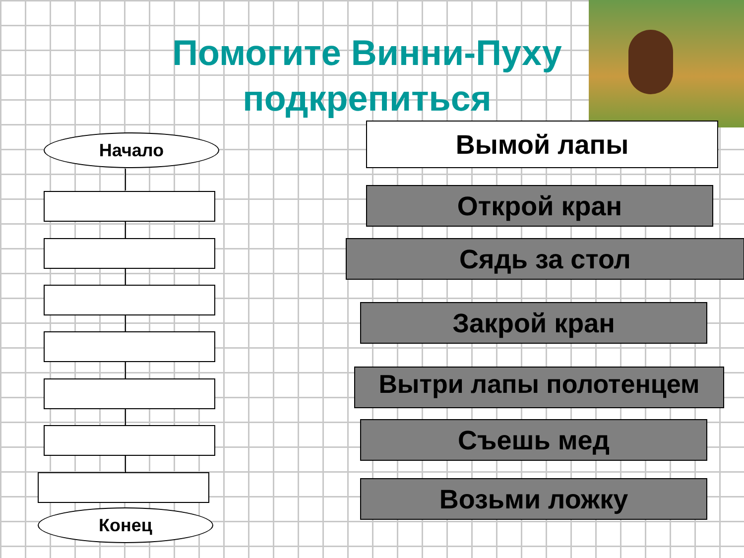Помогите Винни-Пуху подкрепиться
Начало
Конец
Вымой лапы
Открой кран
Сядь за стол
Закрой кран
Вытри лапы полотенцем
Съешь мед
Возьми ложку